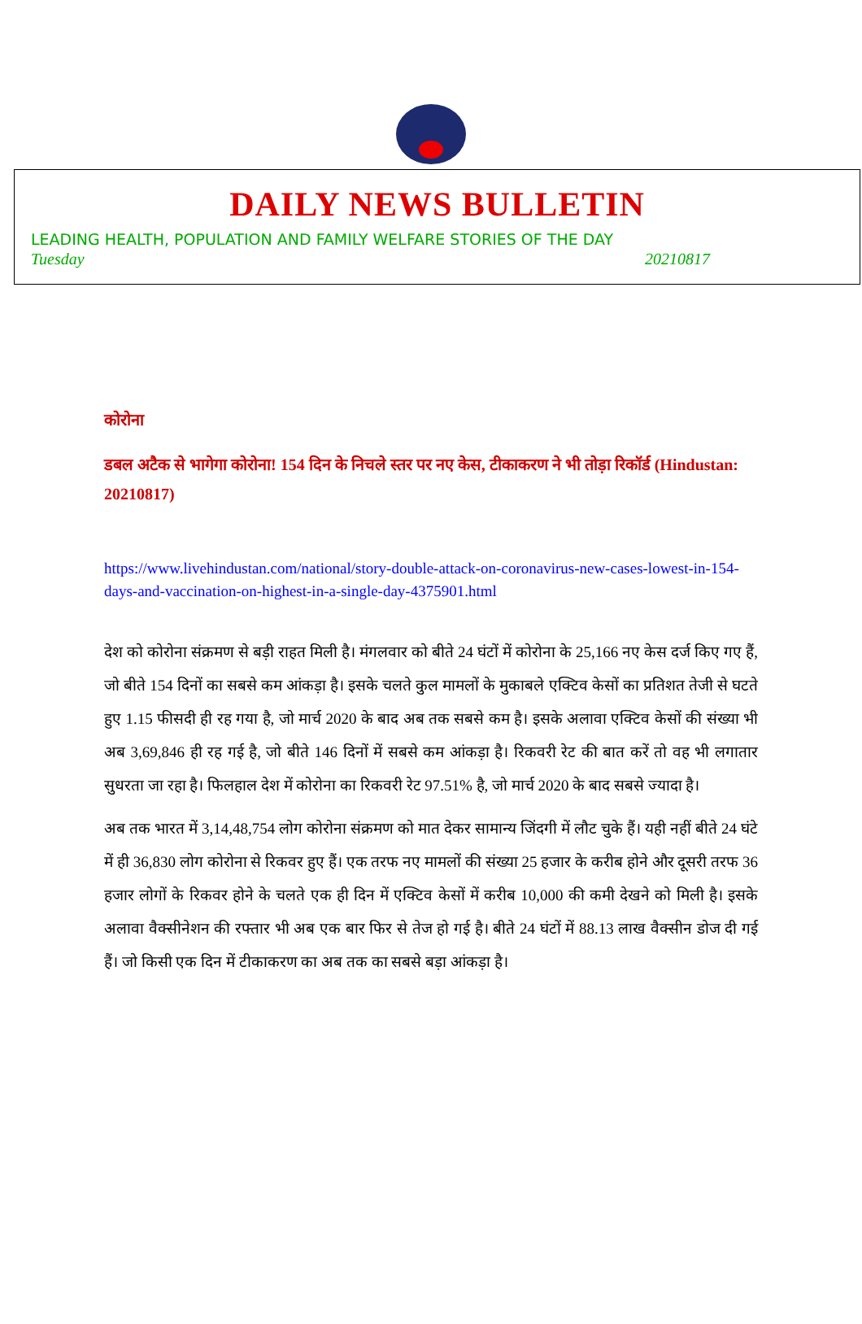DAILY NEWS BULLETIN
LEADING HEALTH, POPULATION AND FAMILY WELFARE STORIES OF THE DAY
Tuesday 20210817
कोरोना
डबल अटैक से भागेगा कोरोना! 154 दिन के निचले स्तर पर नए केस, टीकाकरण ने भी तोड़ा रिकॉर्ड (Hindustan: 20210817)
https://www.livehindustan.com/national/story-double-attack-on-coronavirus-new-cases-lowest-in-154-days-and-vaccination-on-highest-in-a-single-day-4375901.html
देश को कोरोना संक्रमण से बड़ी राहत मिली है। मंगलवार को बीते 24 घंटों में कोरोना के 25,166 नए केस दर्ज किए गए हैं, जो बीते 154 दिनों का सबसे कम आंकड़ा है। इसके चलते कुल मामलों के मुकाबले एक्टिव केसों का प्रतिशत तेजी से घटते हुए 1.15 फीसदी ही रह गया है, जो मार्च 2020 के बाद अब तक सबसे कम है। इसके अलावा एक्टिव केसों की संख्या भी अब 3,69,846 ही रह गई है, जो बीते 146 दिनों में सबसे कम आंकड़ा है। रिकवरी रेट की बात करें तो वह भी लगातार सुधरता जा रहा है। फिलहाल देश में कोरोना का रिकवरी रेट 97.51% है, जो मार्च 2020 के बाद सबसे ज्यादा है।
अब तक भारत में 3,14,48,754 लोग कोरोना संक्रमण को मात देकर सामान्य जिंदगी में लौट चुके हैं। यही नहीं बीते 24 घंटे में ही 36,830 लोग कोरोना से रिकवर हुए हैं। एक तरफ नए मामलों की संख्या 25 हजार के करीब होने और दूसरी तरफ 36 हजार लोगों के रिकवर होने के चलते एक ही दिन में एक्टिव केसों में करीब 10,000 की कमी देखने को मिली है। इसके अलावा वैक्सीनेशन की रफ्तार भी अब एक बार फिर से तेज हो गई है। बीते 24 घंटों में 88.13 लाख वैक्सीन डोज दी गई हैं। जो किसी एक दिन में टीकाकरण का अब तक का सबसे बड़ा आंकड़ा है।